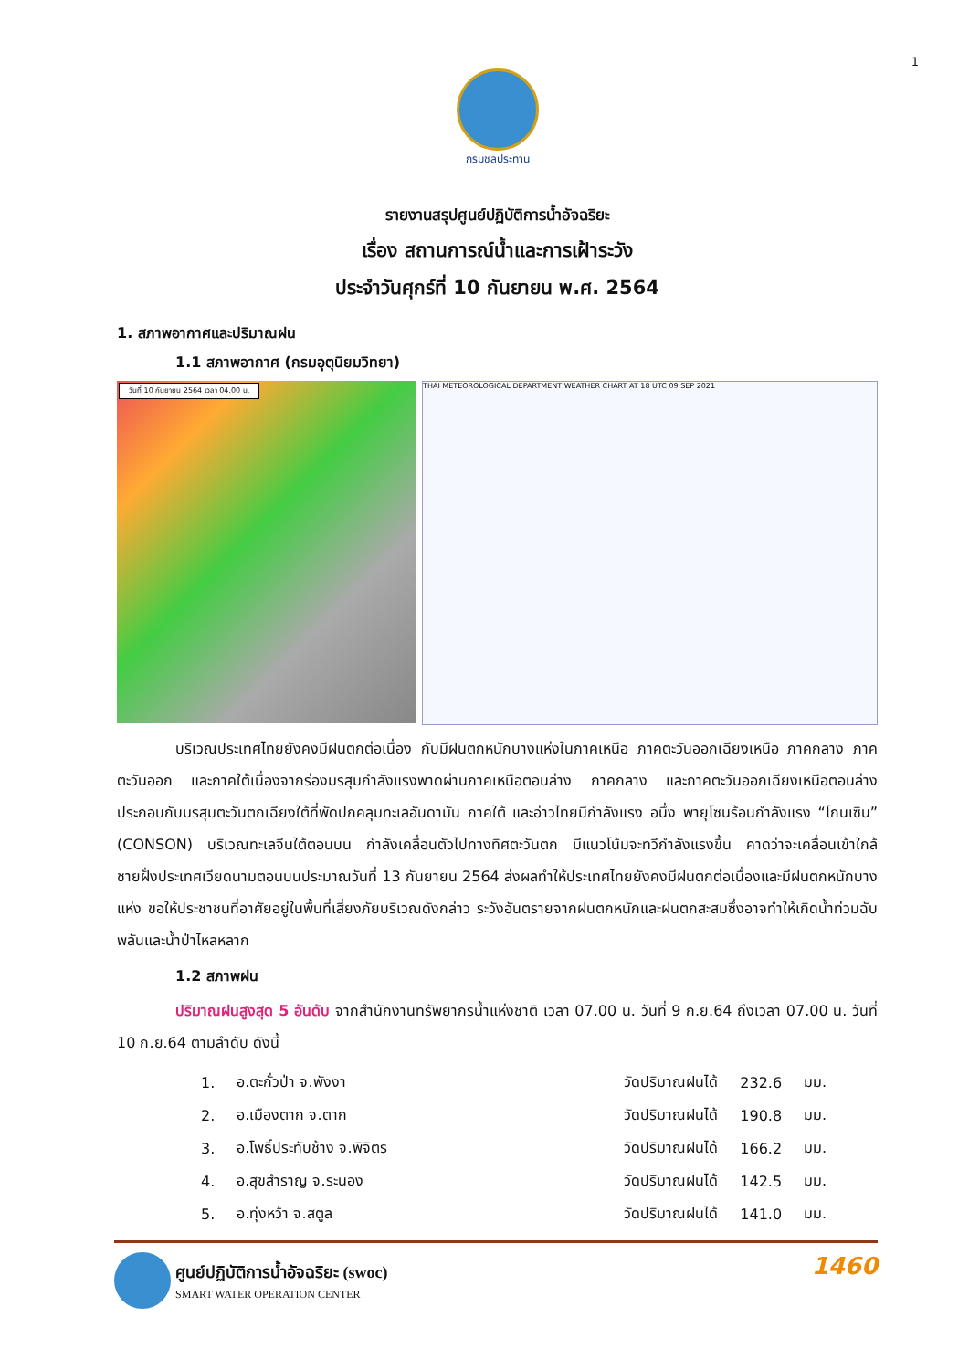1
กรมชลประทาน
รายงานสรุปศูนย์ปฏิบัติการน้ำอัจฉริยะ
เรื่อง สถานการณ์น้ำและการเฝ้าระวัง
ประจำวันศุกร์ที่ 10 กันยายน พ.ศ. 2564
1. สภาพอากาศและปริมาณฝน
1.1 สภาพอากาศ (กรมอุตุนิยมวิทยา)
วันที่ 10 กันยายน 2564 เวลา 04.00 น.
THAI METEOROLOGICAL DEPARTMENT WEATHER CHART AT 18 UTC 09 SEP 2021
บริเวณประเทศไทยยังคงมีฝนตกต่อเนื่อง กับมีฝนตกหนักบางแห่งในภาคเหนือ ภาคตะวันออกเฉียงเหนือ ภาคกลาง ภาคตะวันออก และภาคใต้เนื่องจากร่องมรสุมกำลังแรงพาดผ่านภาคเหนือตอนล่าง ภาคกลาง และภาคตะวันออกเฉียงเหนือตอนล่าง ประกอบกับมรสุมตะวันตกเฉียงใต้ที่พัดปกคลุมทะเลอันดามัน ภาคใต้ และอ่าวไทยมีกำลังแรง อนึ่ง พายุโซนร้อนกำลังแรง “โกนเซิน” (CONSON) บริเวณทะเลจีนใต้ตอนบน กำลังเคลื่อนตัวไปทางทิศตะวันตก มีแนวโน้มจะทวีกำลังแรงขึ้น คาดว่าจะเคลื่อนเข้าใกล้ชายฝั่งประเทศเวียดนามตอนบนประมาณวันที่ 13 กันยายน 2564 ส่งผลทำให้ประเทศไทยยังคงมีฝนตกต่อเนื่องและมีฝนตกหนักบางแห่ง ขอให้ประชาชนที่อาศัยอยู่ในพื้นที่เสี่ยงภัยบริเวณดังกล่าว ระวังอันตรายจากฝนตกหนักและฝนตกสะสมซึ่งอาจทำให้เกิดน้ำท่วมฉับพลันและน้ำป่าไหลหลาก
1.2 สภาพฝน
ปริมาณฝนสูงสุด 5 อันดับ จากสำนักงานทรัพยากรน้ำแห่งชาติ เวลา 07.00 น. วันที่ 9 ก.ย.64 ถึงเวลา 07.00 น. วันที่ 10 ก.ย.64 ตามลำดับ ดังนี้
| 1. | อ.ตะกั่วป่า จ.พังงา | วัดปริมาณฝนได้ | 232.6 | มม. |
| 2. | อ.เมืองตาก จ.ตาก | วัดปริมาณฝนได้ | 190.8 | มม. |
| 3. | อ.โพธิ์ประทับช้าง จ.พิจิตร | วัดปริมาณฝนได้ | 166.2 | มม. |
| 4. | อ.สุขสำราญ จ.ระนอง | วัดปริมาณฝนได้ | 142.5 | มม. |
| 5. | อ.ทุ่งหว้า จ.สตูล | วัดปริมาณฝนได้ | 141.0 | มม. |
ศูนย์ปฏิบัติการน้ำอัจฉริยะ (swoc)
SMART WATER OPERATION CENTER
1460